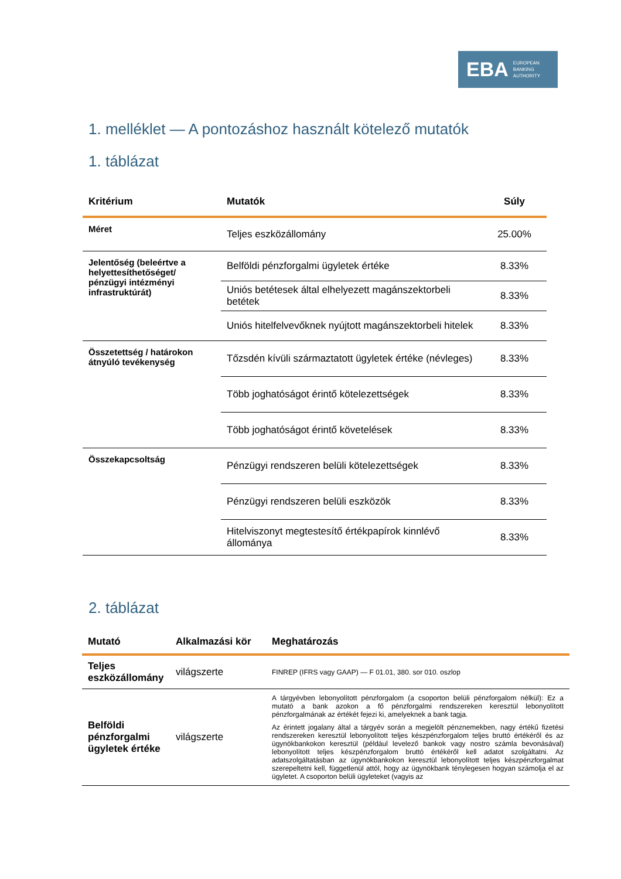EBA EUROPEAN
BANKING
AUTHORITY
1. melléklet — A pontozáshoz használt kötelező mutatók
1. táblázat
| Kritérium | Mutatók | Súly |
| --- | --- | --- |
| Méret | Teljes eszközállomány | 25.00% |
| Jelentőség (beleértve a helyettesíthetőséget/ pénzügyi intézményi infrastruktúrát) | Belföldi pénzforgalmi ügyletek értéke | 8.33% |
| | Uniós betétesek által elhelyezett magánszektorbeli betétek | 8.33% |
| | Uniós hitelfelvevőknek nyújtott magánszektorbeli hitelek | 8.33% |
| Összetettség / határokon átnyúló tevékenység | Tőzsdén kívüli származtatott ügyletek értéke (névleges) | 8.33% |
| | Több joghatóságot érintő kötelezettségek | 8.33% |
| | Több joghatóságot érintő követelések | 8.33% |
| Összekapcsoltság | Pénzügyi rendszeren belüli kötelezettségek | 8.33% |
| | Pénzügyi rendszeren belüli eszközök | 8.33% |
| | Hitelviszonyt megtestesítő értékpapírok kinnlévő állománya | 8.33% |
2. táblázat
| Mutató | Alkalmazási kör | Meghatározás |
| --- | --- | --- |
| Teljes eszközállomány | világszerte | FINREP (IFRS vagy GAAP) — F 01.01, 380. sor 010. oszlop |
| Belföldi pénzforgalmi ügyletek értéke | világszerte | A tárgyévben lebonyolított pénzforgalom (a csoporton belüli pénzforgalom nélkül): Ez a mutató a bank azokon a fő pénzforgalmi rendszereken keresztül lebonyolított pénzforgalmának az értékét fejezi ki, amelyeknek a bank tagja. Az érintett jogalany által a tárgyév során a megjelölt pénznemekben, nagy értékű fizetési rendszereken keresztül lebonyolított teljes készpénzforgalom teljes bruttó értékéről és az ügynökbankokon keresztül (például levelező bankok vagy nostro számla bevonásával) lebonyolított teljes készpénzforgalom bruttó értékéről kell adatot szolgáltatni. Az adatszolgáltatásban az ügynökbankokon keresztül lebonyolított teljes készpénzforgalmat szerepeltetni kell, függetlenül attól, hogy az ügynökbank ténylegesen hogyan számolja el az ügyletet. A csoporton belüli ügyleteket (vagyis az |